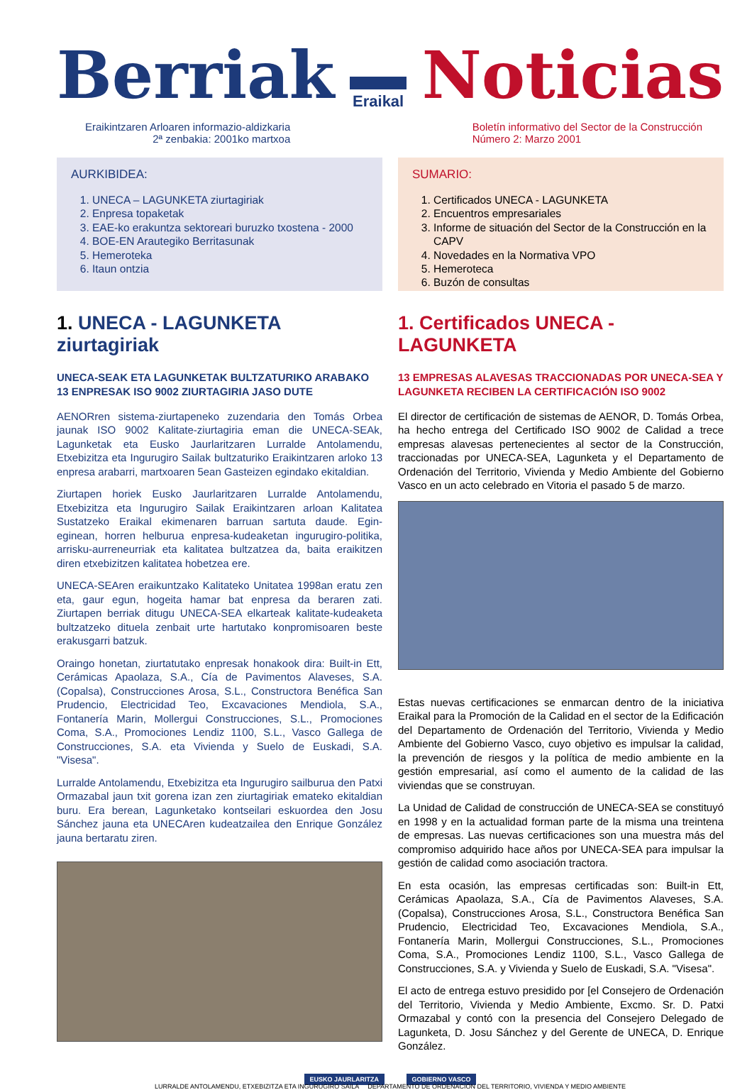Berriak
Eraikal
Noticias
Eraikintzaren Arloaren informazio-aldizkaria
2ª zenbakia: 2001ko martxoa
Boletín informativo del Sector de la Construcción
Número 2: Marzo 2001
AURKIBIDEA:
1. UNECA – LAGUNKETA ziurtagiriak
2. Enpresa topaketak
3. EAE-ko erakuntza sektoreari buruzko txostena - 2000
4. BOE-EN Arautegiko Berritasunak
5. Hemeroteka
6. Itaun ontzia
1. UNECA - LAGUNKETA ziurtagiriak
UNECA-SEAK ETA LAGUNKETAK BULTZATURIKO ARABAKO 13 ENPRESAK ISO 9002 ZIURTAGIRIA JASO DUTE
AENORren sistema-ziurtapeneko zuzendaria den Tomás Orbea jaunak ISO 9002 Kalitate-ziurtagiria eman die UNECA-SEAk, Lagunketak eta Eusko Jaurlaritzaren Lurralde Antolamendu, Etxebizitza eta Ingurugiro Sailak bultzaturiko Eraikintzaren arloko 13 enpresa arabarri, martxoaren 5ean Gasteizen egindako ekitaldian.
Ziurtapen horiek Eusko Jaurlaritzaren Lurralde Antolamendu, Etxebizitza eta Ingurugiro Sailak Eraikintzaren arloan Kalitatea Sustatzeko Eraikal ekimenaren barruan sartuta daude. Egin-eginean, horren helburua enpresa-kudeaketan ingurugiro-politika, arrisku-aurreneurriak eta kalitatea bultzatzea da, baita eraikitzen diren etxebizitzen kalitatea hobetzea ere.
UNECA-SEAren eraikuntzako Kalitateko Unitatea 1998an eratu zen eta, gaur egun, hogeita hamar bat enpresa da beraren zati. Ziurtapen berriak ditugu UNECA-SEA elkarteak kalitate-kudeaketa bultzatzeko dituela zenbait urte hartutako konpromisoaren beste erakusgarri batzuk.
Oraingo honetan, ziurtatutako enpresak honakook dira: Built-in Ett, Cerámicas Apaolaza, S.A., Cía de Pavimentos Alaveses, S.A. (Copalsa), Construcciones Arosa, S.L., Constructora Benéfica San Prudencio, Electricidad Teo, Excavaciones Mendiola, S.A., Fontanería Marin, Mollergui Construcciones, S.L., Promociones Coma, S.A., Promociones Lendiz 1100, S.L., Vasco Gallega de Construcciones, S.A. eta Vivienda y Suelo de Euskadi, S.A. "Visesa".
Lurralde Antolamendu, Etxebizitza eta Ingurugiro sailburua den Patxi Ormazabal jaun txit gorena izan zen ziurtagiriak emateko ekitaldian buru. Era berean, Lagunketako kontseilari eskuordea den Josu Sánchez jauna eta UNECAren kudeatzailea den Enrique González jauna bertaratu ziren.
SUMARIO:
1. Certificados UNECA - LAGUNKETA
2. Encuentros empresariales
3. Informe de situación del Sector de la Construcción en la CAPV
4. Novedades en la Normativa VPO
5. Hemeroteca
6. Buzón de consultas
1. Certificados UNECA - LAGUNKETA
13 EMPRESAS ALAVESAS TRACCIONADAS POR UNECA-SEA Y LAGUNKETA RECIBEN LA CERTIFICACIÓN ISO 9002
El director de certificación de sistemas de AENOR, D. Tomás Orbea, ha hecho entrega del Certificado ISO 9002 de Calidad a trece empresas alavesas pertenecientes al sector de la Construcción, traccionadas por UNECA-SEA, Lagunketa y el Departamento de Ordenación del Territorio, Vivienda y Medio Ambiente del Gobierno Vasco en un acto celebrado en Vitoria el pasado 5 de marzo.
Estas nuevas certificaciones se enmarcan dentro de la iniciativa Eraikal para la Promoción de la Calidad en el sector de la Edificación del Departamento de Ordenación del Territorio, Vivienda y Medio Ambiente del Gobierno Vasco, cuyo objetivo es impulsar la calidad, la prevención de riesgos y la política de medio ambiente en la gestión empresarial, así como el aumento de la calidad de las viviendas que se construyan.
La Unidad de Calidad de construcción de UNECA-SEA se constituyó en 1998 y en la actualidad forman parte de la misma una treintena de empresas. Las nuevas certificaciones son una muestra más del compromiso adquirido hace años por UNECA-SEA para impulsar la gestión de calidad como asociación tractora.
En esta ocasión, las empresas certificadas son: Built-in Ett, Cerámicas Apaolaza, S.A., Cía de Pavimentos Alaveses, S.A. (Copalsa), Construcciones Arosa, S.L., Constructora Benéfica San Prudencio, Electricidad Teo, Excavaciones Mendiola, S.A., Fontanería Marin, Mollergui Construcciones, S.L., Promociones Coma, S.A., Promociones Lendiz 1100, S.L., Vasco Gallega de Construcciones, S.A. y Vivienda y Suelo de Euskadi, S.A. "Visesa".
El acto de entrega estuvo presidido por [el Consejero de Ordenación del Territorio, Vivienda y Medio Ambiente, Excmo. Sr. D. Patxi Ormazabal y contó con la presencia del Consejero Delegado de Lagunketa, D. Josu Sánchez y del Gerente de UNECA, D. Enrique González.
EUSKO JAURLARITZA GOBIERNO VASCO
LURRALDE ANTOLAMENDU, ETXEBIZITZA ETA INGURUGIRO SAILA DEPARTAMENTO DE ORDENACIÓN DEL TERRITORIO, VIVIENDA Y MEDIO AMBIENTE